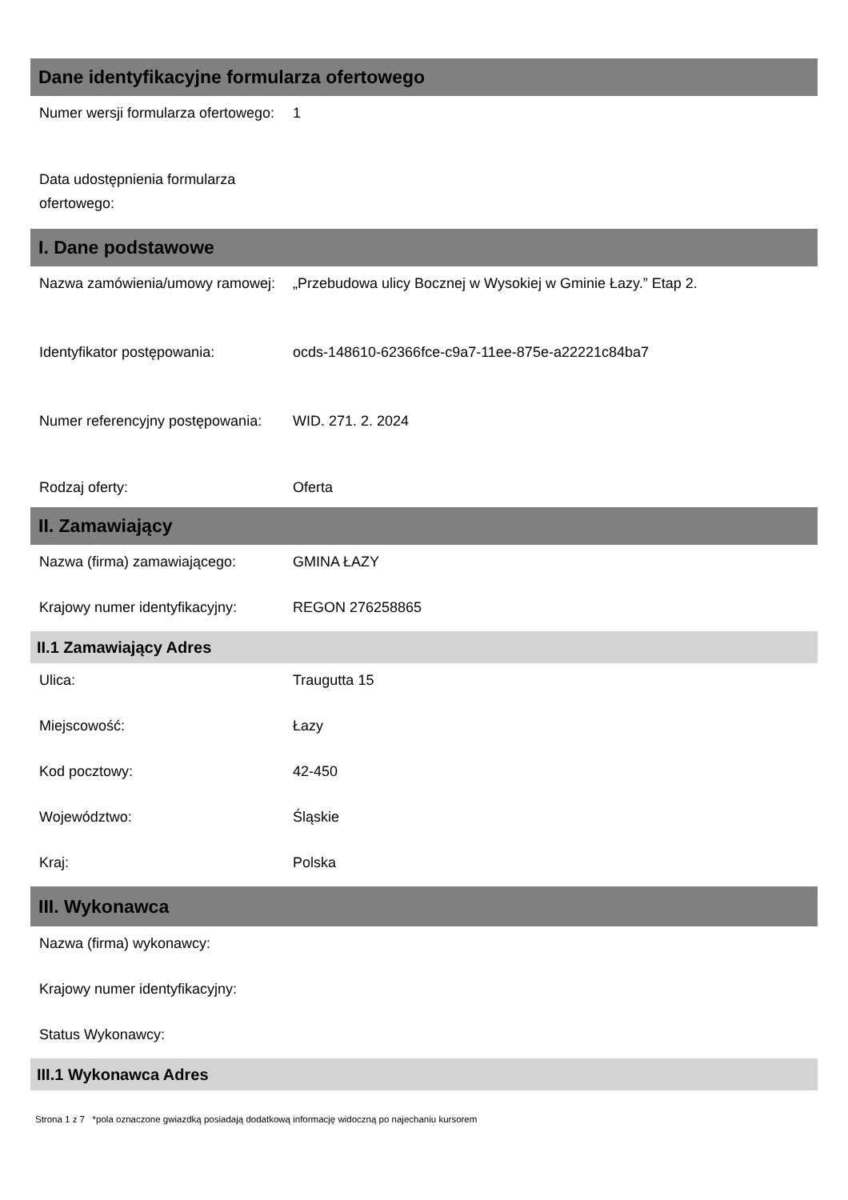Dane identyfikacyjne formularza ofertowego
Numer wersji formularza ofertowego:
1
Data udostępnienia formularza ofertowego:
I. Dane podstawowe
Nazwa zamówienia/umowy ramowej:
„Przebudowa ulicy Bocznej w Wysokiej w Gminie Łazy.” Etap 2.
Identyfikator postępowania: ocds-148610-62366fce-c9a7-11ee-875e-a22221c84ba7
Numer referencyjny postępowania:
WID. 271. 2. 2024
Rodzaj oferty: Oferta
II. Zamawiający
Nazwa (firma) zamawiającego: GMINA ŁAZY
Krajowy numer identyfikacyjny:
REGON 276258865
II.1 Zamawiający Adres
Ulica: Traugutta 15
Miejscowość: Łazy
Kod pocztowy: 42-450
Województwo: Śląskie
Kraj: Polska
III. Wykonawca
Nazwa (firma) wykonawcy:
Krajowy numer identyfikacyjny:
Status Wykonawcy:
III.1 Wykonawca Adres
Strona 1 z 7 *pola oznaczone gwiazdką posiadają dodatkową informację widoczną po najechaniu kursorem